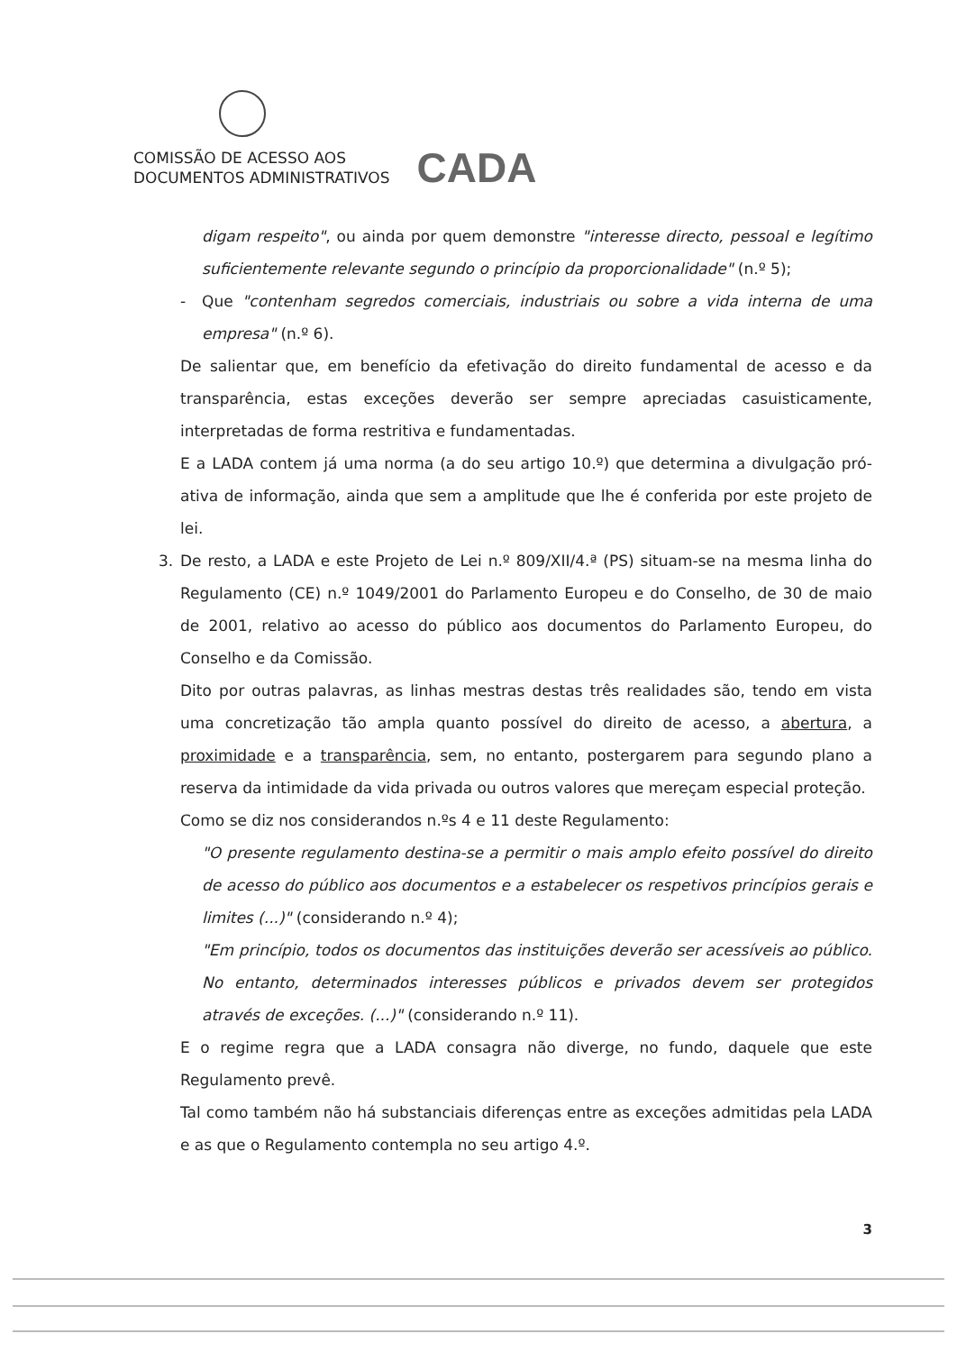COMISSÃO DE ACESSO AOS
DOCUMENTOS ADMINISTRATIVOS
CADA
digam respeito", ou ainda por quem demonstre "interesse directo, pessoal e legítimo suficientemente relevante segundo o princípio da proporcionalidade" (n.º 5);
- Que "contenham segredos comerciais, industriais ou sobre a vida interna de uma empresa" (n.º 6).
De salientar que, em benefício da efetivação do direito fundamental de acesso e da transparência, estas exceções deverão ser sempre apreciadas casuisticamente, interpretadas de forma restritiva e fundamentadas.
E a LADA contem já uma norma (a do seu artigo 10.º) que determina a divulgação pró-ativa de informação, ainda que sem a amplitude que lhe é conferida por este projeto de lei.
3. De resto, a LADA e este Projeto de Lei n.º 809/XII/4.ª (PS) situam-se na mesma linha do Regulamento (CE) n.º 1049/2001 do Parlamento Europeu e do Conselho, de 30 de maio de 2001, relativo ao acesso do público aos documentos do Parlamento Europeu, do Conselho e da Comissão.
Dito por outras palavras, as linhas mestras destas três realidades são, tendo em vista uma concretização tão ampla quanto possível do direito de acesso, a abertura, a proximidade e a transparência, sem, no entanto, postergarem para segundo plano a reserva da intimidade da vida privada ou outros valores que mereçam especial proteção.
Como se diz nos considerandos n.ºs 4 e 11 deste Regulamento:
"O presente regulamento destina-se a permitir o mais amplo efeito possível do direito de acesso do público aos documentos e a estabelecer os respetivos princípios gerais e limites (...)" (considerando n.º 4);
"Em princípio, todos os documentos das instituições deverão ser acessíveis ao público. No entanto, determinados interesses públicos e privados devem ser protegidos através de exceções. (...)" (considerando n.º 11).
E o regime regra que a LADA consagra não diverge, no fundo, daquele que este Regulamento prevê.
Tal como também não há substanciais diferenças entre as exceções admitidas pela LADA e as que o Regulamento contempla no seu artigo 4.º.
3